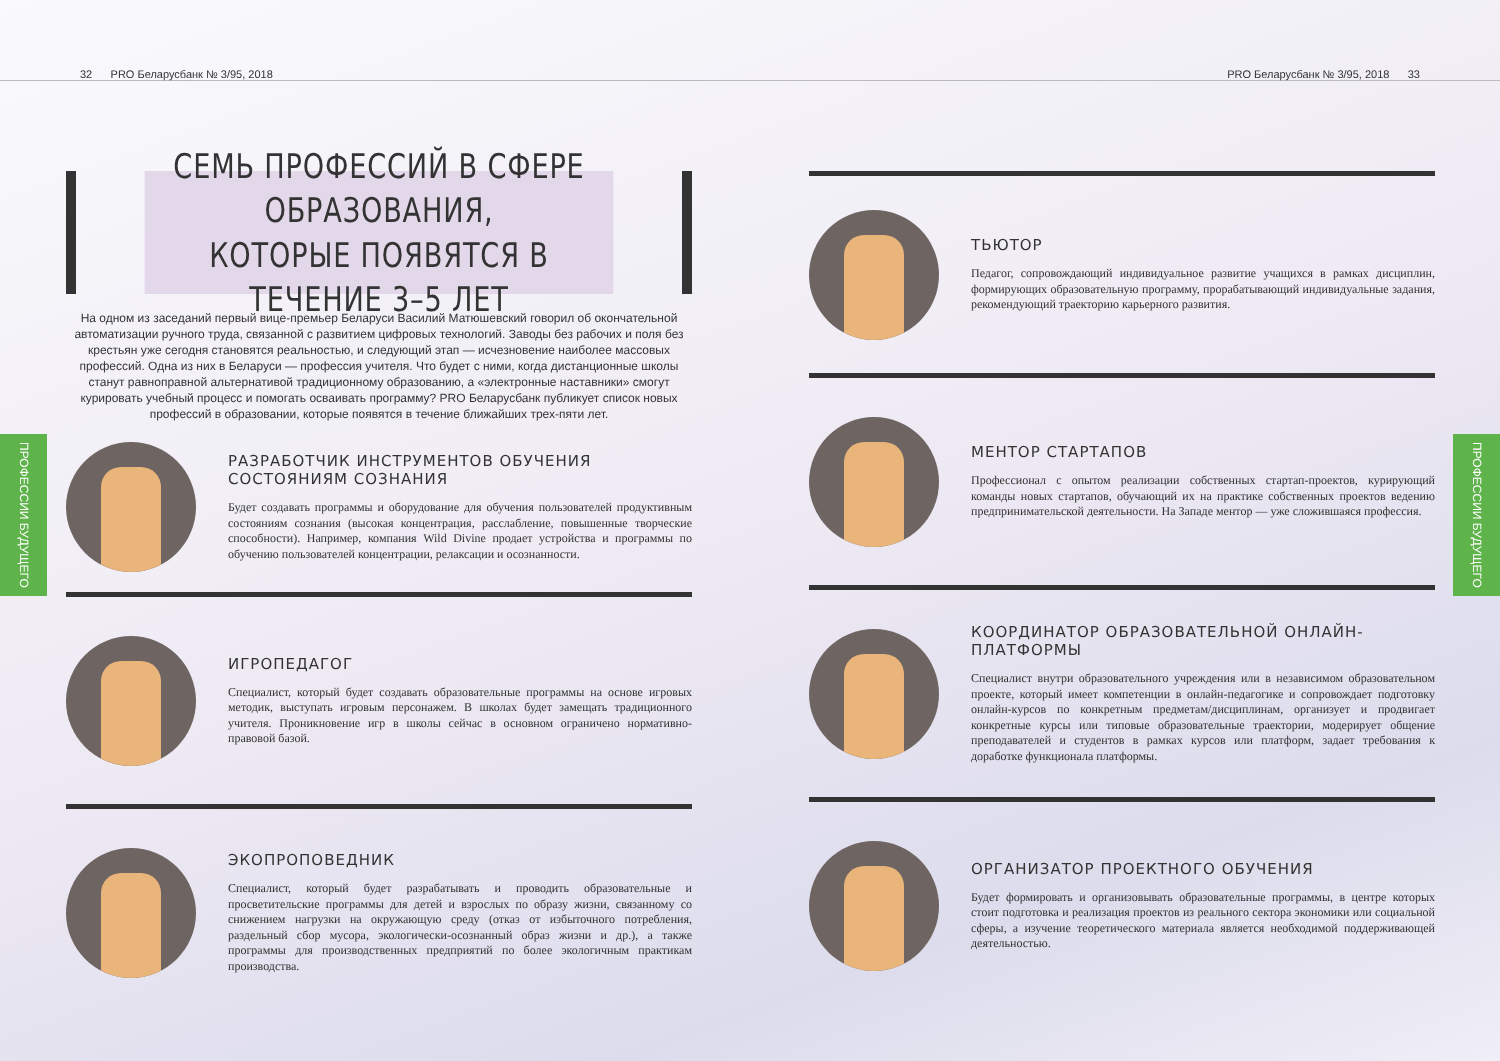32 PRO Беларусбанк № 3/95, 2018 PRO Беларусбанк № 3/95, 2018 33
ПРОФЕССИИ БУДУЩЕГО
ПРОФЕССИИ БУДУЩЕГО
СЕМЬ ПРОФЕССИЙ В СФЕРЕ ОБРАЗОВАНИЯ,
КОТОРЫЕ ПОЯВЯТСЯ В ТЕЧЕНИЕ 3–5 ЛЕТ
На одном из заседаний первый вице-премьер Беларуси Василий Матюшевский говорил об окончательной автоматизации ручного труда, связанной с развитием цифровых технологий. Заводы без рабочих и поля без крестьян уже сегодня становятся реальностью, и следующий этап — исчезновение наиболее массовых профессий. Одна из них в Беларуси — профессия учителя. Что будет с ними, когда дистанционные школы станут равноправной альтернативой традиционному образованию, а «электронные наставники» смогут курировать учебный процесс и помогать осваивать программу? PRO Беларусбанк публикует список новых профессий в образовании, которые появятся в течение ближайших трех-пяти лет.
РАЗРАБОТЧИК ИНСТРУМЕНТОВ ОБУЧЕНИЯ СОСТОЯНИЯМ СОЗНАНИЯ
Будет создавать программы и оборудование для обучения пользователей продуктивным состояниям сознания (высокая концентрация, расслабление, повышенные творческие способности). Например, компания Wild Divine продает устройства и программы по обучению пользователей концентрации, релаксации и осознанности.
ИГРОПЕДАГОГ
Специалист, который будет создавать образовательные программы на основе игровых методик, выступать игровым персонажем. В школах будет замещать традиционного учителя. Проникновение игр в школы сейчас в основном ограничено нормативно-правовой базой.
ЭКОПРОПОВЕДНИК
Специалист, который будет разрабатывать и проводить образовательные и просветительские программы для детей и взрослых по образу жизни, связанному со снижением нагрузки на окружающую среду (отказ от избыточного потребления, раздельный сбор мусора, экологически-осознанный образ жизни и др.), а также программы для производственных предприятий по более экологичным практикам производства.
ТЬЮТОР
Педагог, сопровождающий индивидуальное развитие учащихся в рамках дисциплин, формирующих образовательную программу, прорабатывающий индивидуальные задания, рекомендующий траекторию карьерного развития.
МЕНТОР СТАРТАПОВ
Профессионал с опытом реализации собственных стартап-проектов, курирующий команды новых стартапов, обучающий их на практике собственных проектов ведению предпринимательской деятельности. На Западе ментор — уже сложившаяся профессия.
КООРДИНАТОР ОБРАЗОВАТЕЛЬНОЙ ОНЛАЙН-ПЛАТФОРМЫ
Специалист внутри образовательного учреждения или в независимом образовательном проекте, который имеет компетенции в онлайн-педагогике и сопровождает подготовку онлайн-курсов по конкретным предметам/дисциплинам, организует и продвигает конкретные курсы или типовые образовательные траектории, модерирует общение преподавателей и студентов в рамках курсов или платформ, задает требования к доработке функционала платформы.
ОРГАНИЗАТОР ПРОЕКТНОГО ОБУЧЕНИЯ
Будет формировать и организовывать образовательные программы, в центре которых стоит подготовка и реализация проектов из реального сектора экономики или социальной сферы, а изучение теоретического материала является необходимой поддерживающей деятельностью.